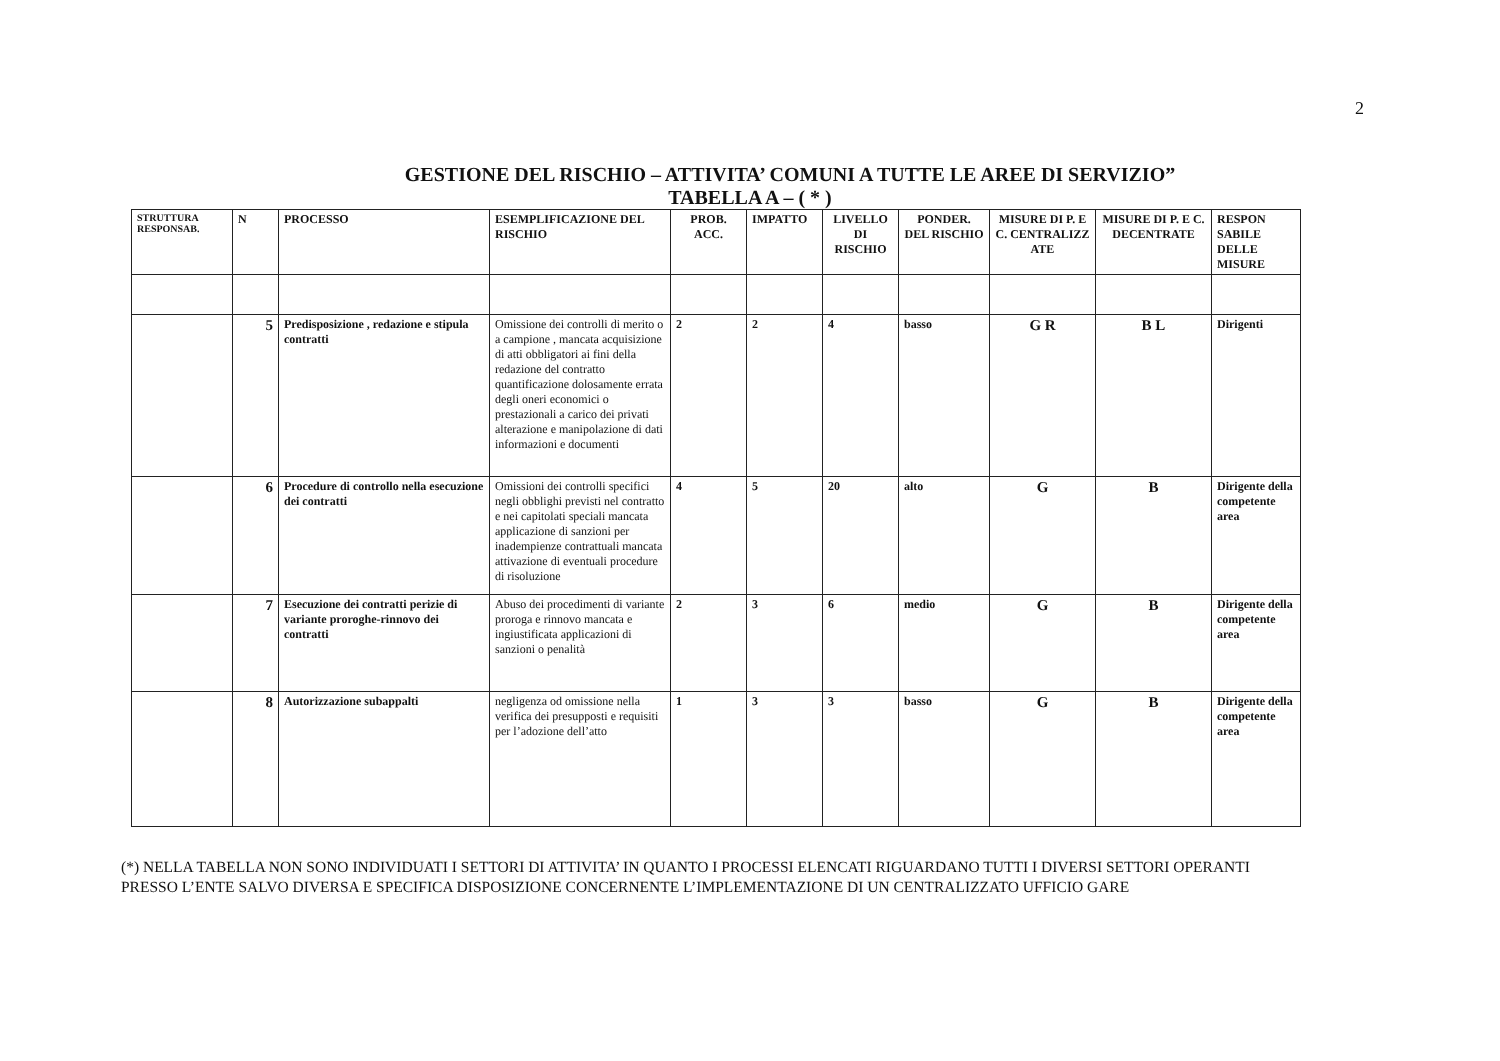2
GESTIONE DEL RISCHIO – ATTIVITA’ COMUNI A TUTTE LE AREE DI SERVIZIO”
TABELLA A – ( * )
| STRUTTURA RESPONSAB. | N | PROCESSO | ESEMPLIFICAZIONE DEL RISCHIO | PROB. ACC. | IMPATTO | LIVELLO DI RISCHIO | PONDER. DEL RISCHIO | MISURE DI P. E C. CENTRALIZZ ATE | MISURE DI P. E C. DECENTRATE | RESPON SABILE DELLE MISURE |
| --- | --- | --- | --- | --- | --- | --- | --- | --- | --- | --- |
| | 5 | Predisposizione , redazione e stipula contratti | Omissione dei controlli di merito o a campione , mancata acquisizione di atti obbligatori ai fini della redazione del contratto quantificazione dolosamente errata degli oneri economici o prestazionali a carico dei privati alterazione e manipolazione di dati informazioni e documenti | 2 | 2 | 4 | basso | G R | B L | Dirigenti |
| | 6 | Procedure di controllo nella esecuzione dei contratti | Omissioni dei controlli specifici negli obblighi previsti nel contratto e nei capitolati speciali mancata applicazione di sanzioni per inadempienze contrattuali mancata attivazione di eventuali procedure di risoluzione | 4 | 5 | 20 | alto | G | B | Dirigente della competente area |
| | 7 | Esecuzione dei contratti perizie di variante proroghe-rinnovo dei contratti | Abuso dei procedimenti di variante proroga e rinnovo mancata e ingiustificata applicazioni di sanzioni o penalità | 2 | 3 | 6 | medio | G | B | Dirigente della competente area |
| | 8 | Autorizzazione subappalti | negligenza od omissione nella verifica dei presupposti e requisiti per l’adozione dell’atto | 1 | 3 | 3 | basso | G | B | Dirigente della competente area |
(*) NELLA TABELLA NON SONO INDIVIDUATI I SETTORI DI ATTIVITA’ IN QUANTO I PROCESSI ELENCATI RIGUARDANO TUTTI I DIVERSI SETTORI OPERANTI PRESSO L’ENTE SALVO DIVERSA E SPECIFICA DISPOSIZIONE CONCERNENTE L’IMPLEMENTAZIONE DI UN CENTRALIZZATO UFFICIO GARE